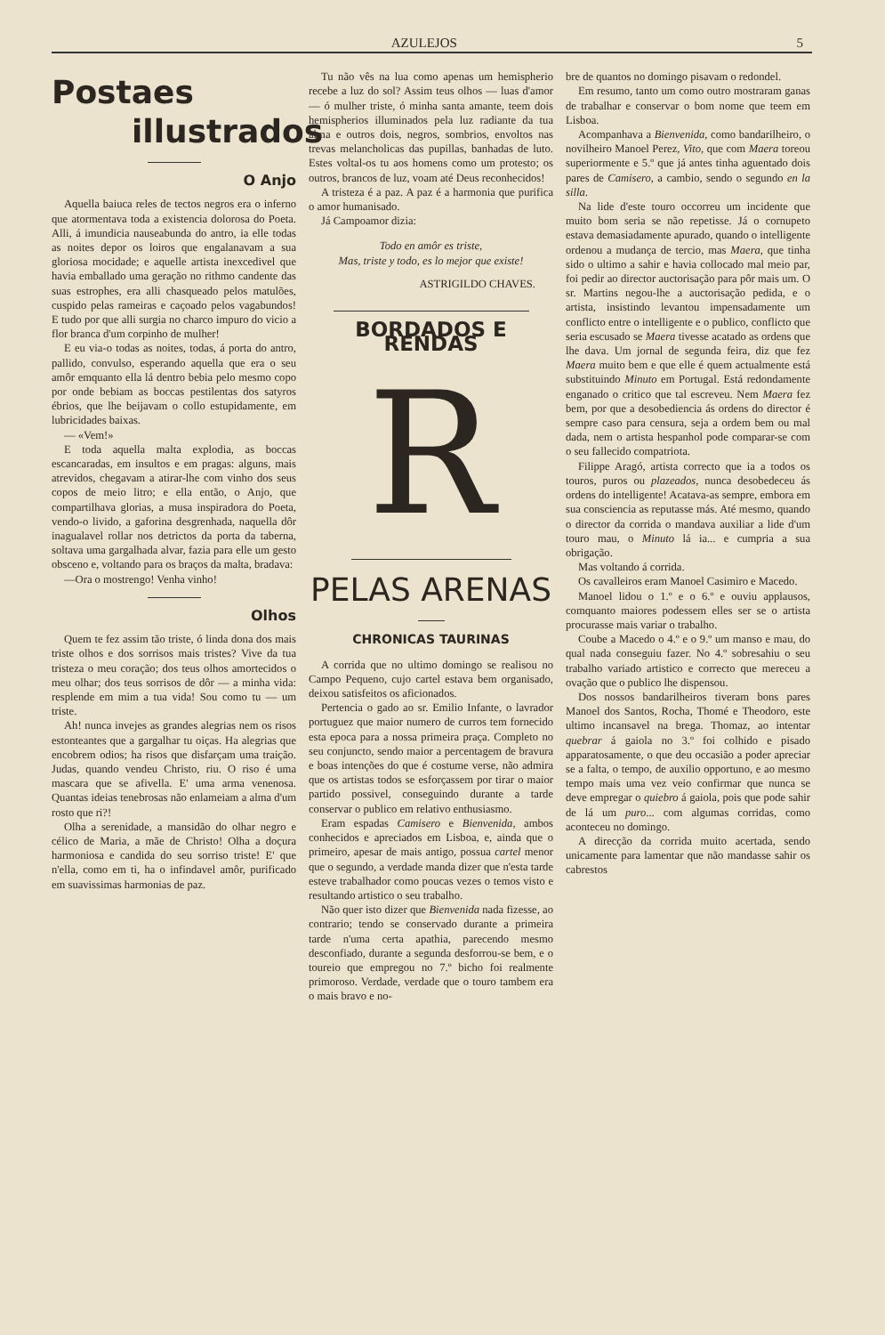AZULEJOS 5
Postaes
illustrados
O Anjo
Aquella baiuca reles de tectos negros era o inferno que atormentava toda a existencia dolorosa do Poeta. Alli, á imundicia nauseabunda do antro, ia elle todas as noites depor os loiros que engalanavam a sua gloriosa mocidade; e aquelle artista inexcedivel que havia emballado uma geração no rithmo candente das suas estrophes, era alli chasqueado pelos matulões, cuspido pelas rameiras e caçoado pelos vagabundos! E tudo por que alli surgia no charco impuro do vicio a flor branca d'um corpinho de mulher!
E eu via-o todas as noites, todas, á porta do antro, pallido, convulso, esperando aquella que era o seu amôr emquanto ella lá dentro bebia pelo mesmo copo por onde bebiam as boccas pestilentas dos satyros ébrios, que lhe beijavam o collo estupidamente, em lubricidades baixas.
— «Vem!»
E toda aquella malta explodia, as boccas escancaradas, em insultos e em pragas: alguns, mais atrevidos, chegavam a atirar-lhe com vinho dos seus copos de meio litro; e ella então, o Anjo, que compartilhava glorias, a musa inspiradora do Poeta, vendo-o livido, a gaforina desgrenhada, naquella dôr inagualavel rollar nos detrictos da porta da taberna, soltava uma gargalhada alvar, fazia para elle um gesto obsceno e, voltando para os braços da malta, bradava:
—Ora o mostrengo! Venha vinho!
Olhos
Quem te fez assim tão triste, ó linda dona dos mais triste olhos e dos sorrisos mais tristes? Vive da tua tristeza o meu coração; dos teus olhos amortecidos o meu olhar; dos teus sorrisos de dôr — a minha vida: resplende em mim a tua vida! Sou como tu — um triste.
Ah! nunca invejes as grandes alegrias nem os risos estonteantes que a gargalhar tu oiças. Ha alegrias que encobrem odios; ha risos que disfarçam uma traição. Judas, quando vendeu Christo, riu. O riso é uma mascara que se afivella. E' uma arma venenosa. Quantas ideias tenebrosas não enlameiam a alma d'um rosto que ri?!
Olha a serenidade, a mansidão do olhar negro e célico de Maria, a mãe de Christo! Olha a doçura harmoniosa e candida do seu sorriso triste! E' que n'ella, como em ti, ha o infindavel amôr, purificado em suavissimas harmonias de paz.
Tu não vês na lua como apenas um hemispherio recebe a luz do sol? Assim teus olhos — luas d'amor — ó mulher triste, ó minha santa amante, teem dois hemispherios illuminados pela luz radiante da tua alma e outros dois, negros, sombrios, envoltos nas trevas melancholicas das pupillas, banhadas de luto. Estes voltal-os tu aos homens como um protesto; os outros, brancos de luz, voam até Deus reconhecidos!
A tristeza é a paz. A paz é a harmonia que purifica o amor humanisado.
Já Campoamor dizia:
Todo en amôr es triste,
Mas, triste y todo, es lo mejor que existe!
ASTRIGILDO CHAVES.
BORDADOS E RENDAS
R
PELAS ARENAS
CHRONICAS TAURINAS
A corrida que no ultimo domingo se realisou no Campo Pequeno, cujo cartel estava bem organisado, deixou satisfeitos os aficionados.
Pertencia o gado ao sr. Emilio Infante, o lavrador portuguez que maior numero de curros tem fornecido esta epoca para a nossa primeira praça. Completo no seu conjuncto, sendo maior a percentagem de bravura e boas intenções do que é costume verse, não admira que os artistas todos se esforçassem por tirar o maior partido possivel, conseguindo durante a tarde conservar o publico em relativo enthusiasmo.
Eram espadas Camisero e Bienvenida, ambos conhecidos e apreciados em Lisboa, e, ainda que o primeiro, apesar de mais antigo, possua cartel menor que o segundo, a verdade manda dizer que n'esta tarde esteve trabalhador como poucas vezes o temos visto e resultando artistico o seu trabalho.
Não quer isto dizer que Bienvenida nada fizesse, ao contrario; tendo se conservado durante a primeira tarde n'uma certa apathia, parecendo mesmo desconfiado, durante a segunda desforrou-se bem, e o toureio que empregou no 7.º bicho foi realmente primoroso. Verdade, verdade que o touro tambem era o mais bravo e no-
bre de quantos no domingo pisavam o redondel.
Em resumo, tanto um como outro mostraram ganas de trabalhar e conservar o bom nome que teem em Lisboa.
Acompanhava a Bienvenida, como bandarilheiro, o novilheiro Manoel Perez, Vito, que com Maera toreou superiormente e 5.º que já antes tinha aguentado dois pares de Camisero, a cambio, sendo o segundo en la silla.
Na lide d'este touro occorreu um incidente que muito bom seria se não repetisse. Já o cornupeto estava demasiadamente apurado, quando o intelligente ordenou a mudança de tercio, mas Maera, que tinha sido o ultimo a sahir e havia collocado mal meio par, foi pedir ao director auctorisação para pôr mais um. O sr. Martins negou-lhe a auctorisação pedida, e o artista, insistindo levantou impensadamente um conflicto entre o intelligente e o publico, conflicto que seria escusado se Maera tivesse acatado as ordens que lhe dava. Um jornal de segunda feira, diz que fez Maera muito bem e que elle é quem actualmente está substituindo Minuto em Portugal. Está redondamente enganado o critico que tal escreveu. Nem Maera fez bem, por que a desobediencia ás ordens do director é sempre caso para censura, seja a ordem bem ou mal dada, nem o artista hespanhol pode comparar-se com o seu fallecido compatriota.
Filippe Aragó, artista correcto que ia a todos os touros, puros ou plazeados, nunca desobedeceu ás ordens do intelligente! Acatava-as sempre, embora em sua consciencia as reputasse más. Até mesmo, quando o director da corrida o mandava auxiliar a lide d'um touro mau, o Minuto lá ia... e cumpria a sua obrigação.
Mas voltando á corrida.
Os cavalleiros eram Manoel Casimiro e Macedo.
Manoel lidou o 1.º e o 6.º e ouviu applausos, comquanto maiores podessem elles ser se o artista procurasse mais variar o trabalho.
Coube a Macedo o 4.º e o 9.º um manso e mau, do qual nada conseguiu fazer. No 4.º sobresahiu o seu trabalho variado artistico e correcto que mereceu a ovação que o publico lhe dispensou.
Dos nossos bandarilheiros tiveram bons pares Manoel dos Santos, Rocha, Thomé e Theodoro, este ultimo incansavel na brega. Thomaz, ao intentar quebrar á gaiola no 3.º foi colhido e pisado apparatosamente, o que deu occasião a poder apreciar se a falta, o tempo, de auxilio opportuno, e ao mesmo tempo mais uma vez veio confirmar que nunca se deve empregar o quiebro á gaiola, pois que pode sahir de lá um puro... com algumas corridas, como aconteceu no domingo.
A direcção da corrida muito acertada, sendo unicamente para lamentar que não mandasse sahir os cabrestos